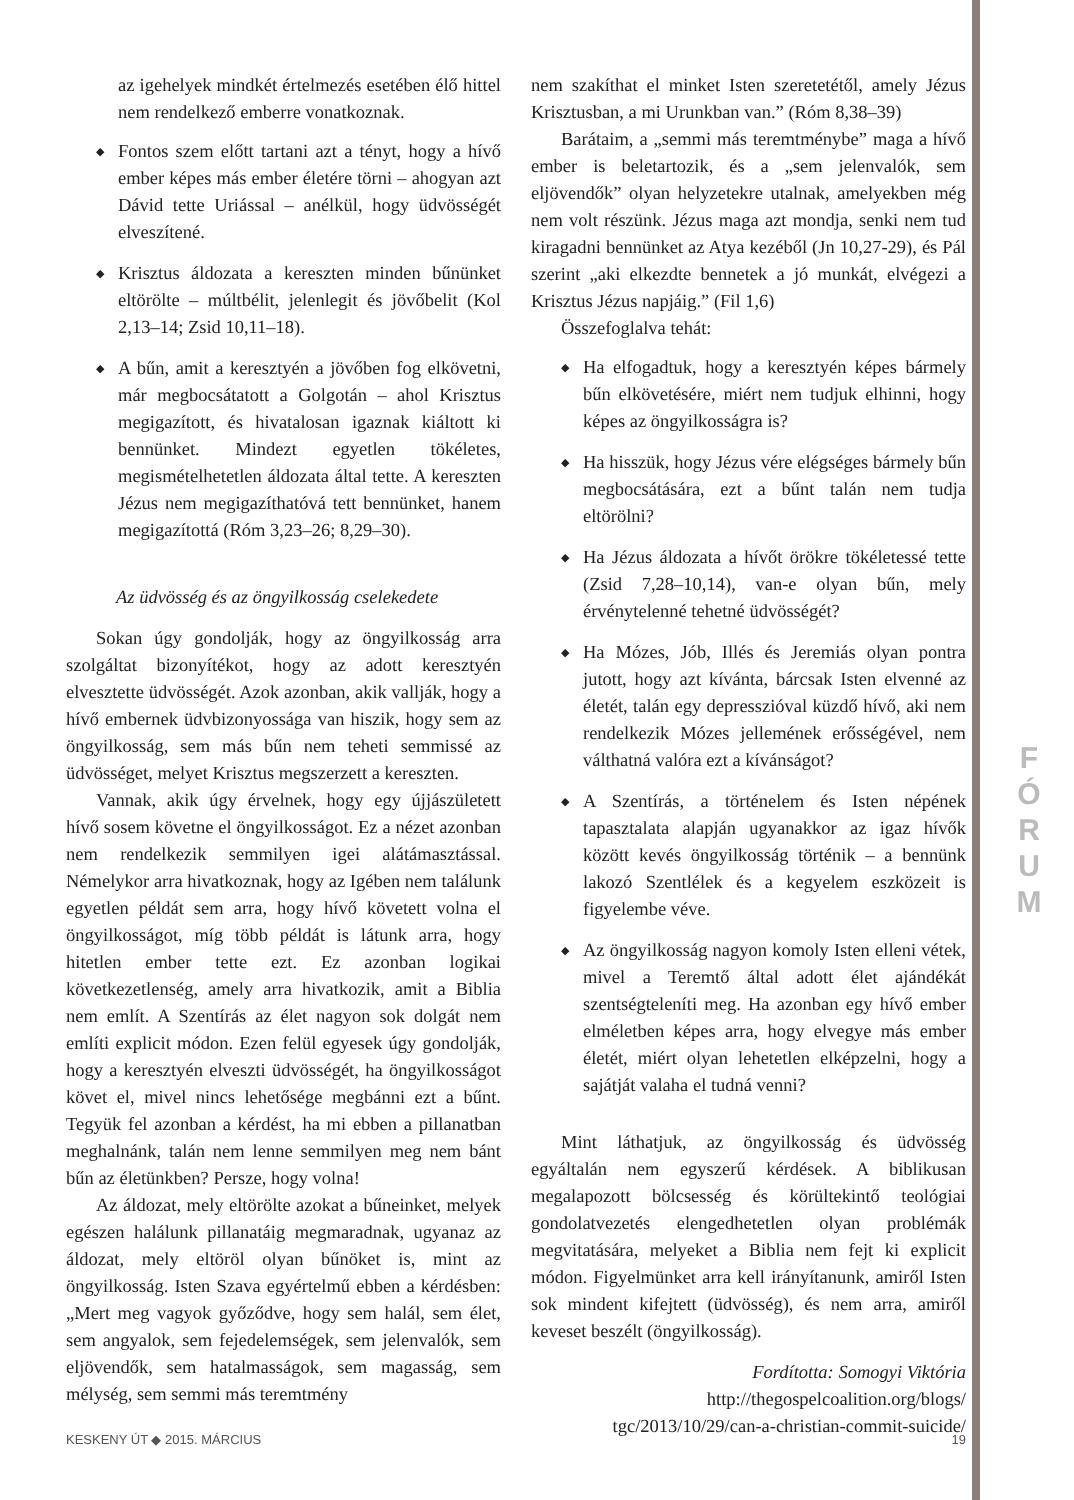F
Ó
R
U
M
az igehelyek mindkét értelmezés esetében élő hittel nem rendelkező emberre vonatkoznak.
◆ Fontos szem előtt tartani azt a tényt, hogy a hívő ember képes más ember életére törni – ahogyan azt Dávid tette Uriással – anélkül, hogy üdvösségét elveszítené.
◆ Krisztus áldozata a kereszten minden bűnünket eltörölte – múltbélit, jelenlegit és jövőbelit (Kol 2,13–14; Zsid 10,11–18).
◆ A bűn, amit a keresztyén a jövőben fog elkövetni, már megbocsátatott a Golgotán – ahol Krisztus megigazított, és hivatalosan igaznak kiáltott ki bennünket. Mindezt egyetlen tökéletes, megismételhetetlen áldozata által tette. A kereszten Jézus nem megigazíthatóvá tett bennünket, hanem megigazítottá (Róm 3,23–26; 8,29–30).
Az üdvösség és az öngyilkosság cselekedete
Sokan úgy gondolják, hogy az öngyilkosság arra szolgáltat bizonyítékot, hogy az adott keresztyén elvesztette üdvösségét. Azok azonban, akik vallják, hogy a hívő embernek üdvbizonyossága van hiszik, hogy sem az öngyilkosság, sem más bűn nem teheti semmissé az üdvösséget, melyet Krisztus megszerzett a kereszten.
Vannak, akik úgy érvelnek, hogy egy újjászületett hívő sosem követne el öngyilkosságot. Ez a nézet azonban nem rendelkezik semmilyen igei alátámasztással. Némelykor arra hivatkoznak, hogy az Igében nem találunk egyetlen példát sem arra, hogy hívő követett volna el öngyilkosságot, míg több példát is látunk arra, hogy hitetlen ember tette ezt. Ez azonban logikai következetlenség, amely arra hivatkozik, amit a Biblia nem említ. A Szentírás az élet nagyon sok dolgát nem említi explicit módon. Ezen felül egyesek úgy gondolják, hogy a keresztyén elveszti üdvösségét, ha öngyilkosságot követ el, mivel nincs lehetősége megbánni ezt a bűnt. Tegyük fel azonban a kérdést, ha mi ebben a pillanatban meghalnánk, talán nem lenne semmilyen meg nem bánt bűn az életünkben? Persze, hogy volna!
Az áldozat, mely eltörölte azokat a bűneinket, melyek egészen halálunk pillanatáig megmaradnak, ugyanaz az áldozat, mely eltöröl olyan bűnöket is, mint az öngyilkosság. Isten Szava egyértelmű ebben a kérdésben: „Mert meg vagyok győződve, hogy sem halál, sem élet, sem angyalok, sem fejedelemségek, sem jelenvalók, sem eljövendők, sem hatalmasságok, sem magasság, sem mélység, sem semmi más teremtmény
nem szakíthat el minket Isten szeretetétől, amely Jézus Krisztusban, a mi Urunkban van.” (Róm 8,38–39)
Barátaim, a „semmi más teremtménybe” maga a hívő ember is beletartozik, és a „sem jelenvalók, sem eljövendők” olyan helyzetekre utalnak, amelyekben még nem volt részünk. Jézus maga azt mondja, senki nem tud kiragadni bennünket az Atya kezéből (Jn 10,27-29), és Pál szerint „aki elkezdte bennetek a jó munkát, elvégezi a Krisztus Jézus napjáig.” (Fil 1,6)
Összefoglalva tehát:
◆ Ha elfogadtuk, hogy a keresztyén képes bármely bűn elkövetésére, miért nem tudjuk elhinni, hogy képes az öngyilkosságra is?
◆ Ha hisszük, hogy Jézus vére elégséges bármely bűn megbocsátására, ezt a bűnt talán nem tudja eltörölni?
◆ Ha Jézus áldozata a hívőt örökre tökéletessé tette (Zsid 7,28–10,14), van-e olyan bűn, mely érvénytelenné tehetné üdvösségét?
◆ Ha Mózes, Jób, Illés és Jeremiás olyan pontra jutott, hogy azt kívánta, bárcsak Isten elvenné az életét, talán egy depresszióval küzdő hívő, aki nem rendelkezik Mózes jellemének erősségével, nem válthatná valóra ezt a kívánságot?
◆ A Szentírás, a történelem és Isten népének tapasztalata alapján ugyanakkor az igaz hívők között kevés öngyilkosság történik – a bennünk lakozó Szentlélek és a kegyelem eszközeit is figyelembe véve.
◆ Az öngyilkosság nagyon komoly Isten elleni vétek, mivel a Teremtő által adott élet ajándékát szentségteleníti meg. Ha azonban egy hívő ember elméletben képes arra, hogy elvegye más ember életét, miért olyan lehetetlen elképzelni, hogy a sajátját valaha el tudná venni?
Mint láthatjuk, az öngyilkosság és üdvösség egyáltalán nem egyszerű kérdések. A biblikusan megalapozott bölcsesség és körültekintő teológiai gondolatvezetés elengedhetetlen olyan problémák megvitatására, melyeket a Biblia nem fejt ki explicit módon. Figyelmünket arra kell irányítanunk, amiről Isten sok mindent kifejtett (üdvösség), és nem arra, amiről keveset beszélt (öngyilkosság).
Fordította: Somogyi Viktória
http://thegospelcoalition.org/blogs/
tgc/2013/10/29/can-a-christian-commit-suicide/
KESKENY ÚT ◆ 2015. MÁRCIUS 19